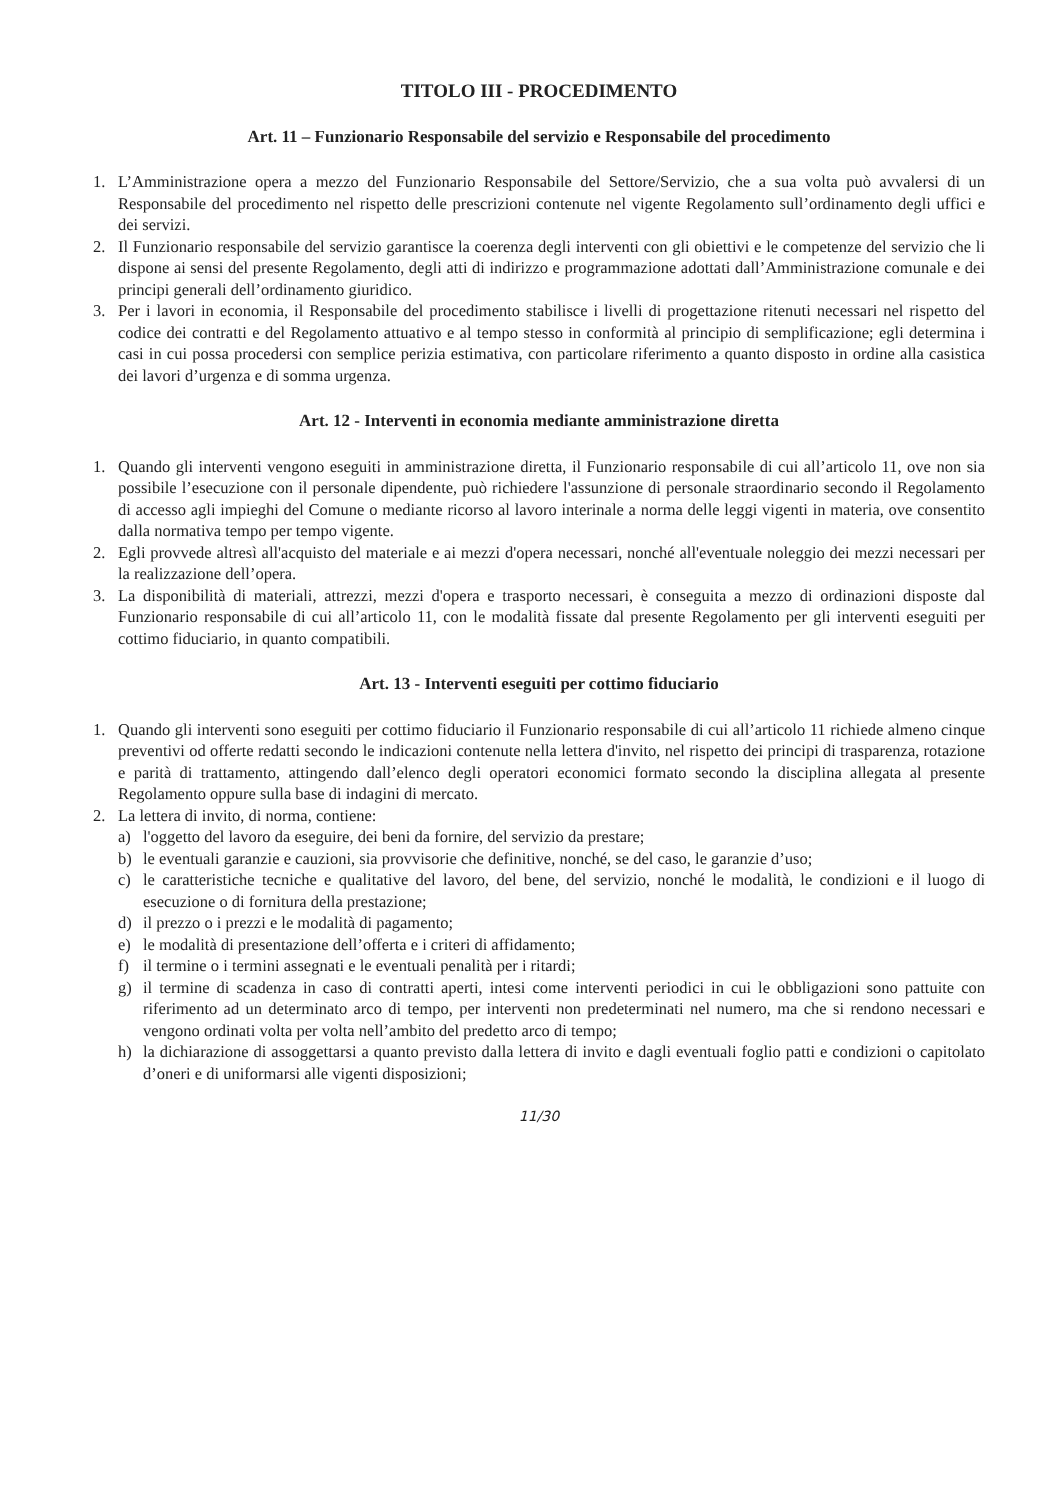TITOLO III - PROCEDIMENTO
Art. 11 – Funzionario Responsabile del servizio e Responsabile del procedimento
1. L’Amministrazione opera a mezzo del Funzionario Responsabile del Settore/Servizio, che a sua volta può avvalersi di un Responsabile del procedimento nel rispetto delle prescrizioni contenute nel vigente Regolamento sull’ordinamento degli uffici e dei servizi.
2. Il Funzionario responsabile del servizio garantisce la coerenza degli interventi con gli obiettivi e le competenze del servizio che li dispone ai sensi del presente Regolamento, degli atti di indirizzo e programmazione adottati dall’Amministrazione comunale e dei principi generali dell’ordinamento giuridico.
3. Per i lavori in economia, il Responsabile del procedimento stabilisce i livelli di progettazione ritenuti necessari nel rispetto del codice dei contratti e del Regolamento attuativo e al tempo stesso in conformità al principio di semplificazione; egli determina i casi in cui possa procedersi con semplice perizia estimativa, con particolare riferimento a quanto disposto in ordine alla casistica dei lavori d’urgenza e di somma urgenza.
Art. 12 - Interventi in economia mediante amministrazione diretta
1. Quando gli interventi vengono eseguiti in amministrazione diretta, il Funzionario responsabile di cui all’articolo 11, ove non sia possibile l’esecuzione con il personale dipendente, può richiedere l'assunzione di personale straordinario secondo il Regolamento di accesso agli impieghi del Comune o mediante ricorso al lavoro interinale a norma delle leggi vigenti in materia, ove consentito dalla normativa tempo per tempo vigente.
2. Egli provvede altresì all'acquisto del materiale e ai mezzi d'opera necessari, nonché all'eventuale noleggio dei mezzi necessari per la realizzazione dell’opera.
3. La disponibilità di materiali, attrezzi, mezzi d'opera e trasporto necessari, è conseguita a mezzo di ordinazioni disposte dal Funzionario responsabile di cui all’articolo 11, con le modalità fissate dal presente Regolamento per gli interventi eseguiti per cottimo fiduciario, in quanto compatibili.
Art. 13 - Interventi eseguiti per cottimo fiduciario
1. Quando gli interventi sono eseguiti per cottimo fiduciario il Funzionario responsabile di cui all’articolo 11 richiede almeno cinque preventivi od offerte redatti secondo le indicazioni contenute nella lettera d'invito, nel rispetto dei principi di trasparenza, rotazione e parità di trattamento, attingendo dall’elenco degli operatori economici formato secondo la disciplina allegata al presente Regolamento oppure sulla base di indagini di mercato.
2. La lettera di invito, di norma, contiene:
a) l'oggetto del lavoro da eseguire, dei beni da fornire, del servizio da prestare;
b) le eventuali garanzie e cauzioni, sia provvisorie che definitive, nonché, se del caso, le garanzie d’uso;
c) le caratteristiche tecniche e qualitative del lavoro, del bene, del servizio, nonché le modalità, le condizioni e il luogo di esecuzione o di fornitura della prestazione;
d) il prezzo o i prezzi e le modalità di pagamento;
e) le modalità di presentazione dell’offerta e i criteri di affidamento;
f) il termine o i termini assegnati e le eventuali penalità per i ritardi;
g) il termine di scadenza in caso di contratti aperti, intesi come interventi periodici in cui le obbligazioni sono pattuite con riferimento ad un determinato arco di tempo, per interventi non predeterminati nel numero, ma che si rendono necessari e vengono ordinati volta per volta nell’ambito del predetto arco di tempo;
h) la dichiarazione di assoggettarsi a quanto previsto dalla lettera di invito e dagli eventuali foglio patti e condizioni o capitolato d’oneri e di uniformarsi alle vigenti disposizioni;
11/30